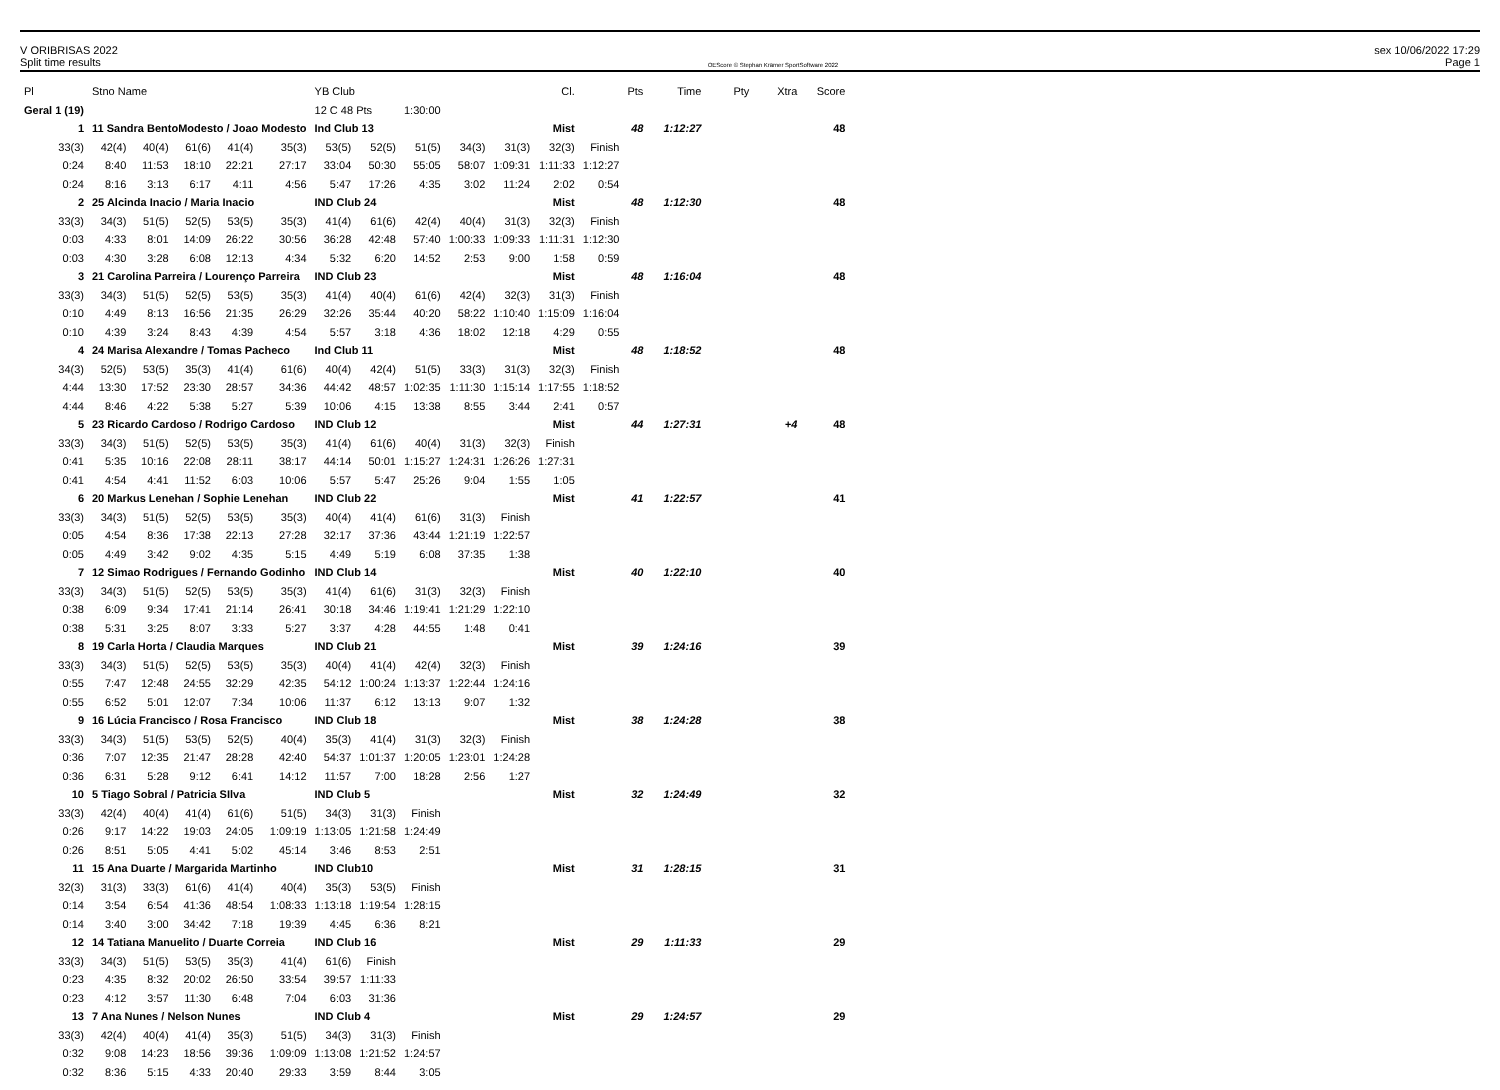V ORIBRISAS 2022 sex 10/06/2022 17:29
Split time results OEScore © Stephan Krämer SportSoftware 2022 Page 1
| Pl | Stno Name | | | | | YB Club | | | | | Cl. | | Pts | Time | Pty | Xtra | Score |
| --- | --- | --- | --- | --- | --- | --- | --- | --- | --- | --- | --- | --- | --- | --- | --- | --- | --- |
| Geral 1 (19) | | | | | | 12 C 48 Pts | | 1:30:00 | | | | | | | | | |
| 1 | 11 Sandra BentoModesto / Joao Modesto | | | | | Ind Club 13 | | | | | Mist | | 48 | 1:12:27 | | | 48 |
| 33(3) | 42(4) | 40(4) | 61(6) | 41(4) | 35(3) | 53(5) | 52(5) | 51(5) | 34(3) | 31(3) | 32(3) | Finish | | | | | |
| 0:24 | 8:40 | 11:53 | 18:10 | 22:21 | 27:17 | 33:04 | 50:30 | 55:05 | 58:07 | 1:09:31 | 1:11:33 | 1:12:27 | | | | | |
| 0:24 | 8:16 | 3:13 | 6:17 | 4:11 | 4:56 | 5:47 | 17:26 | 4:35 | 3:02 | 11:24 | 2:02 | 0:54 | | | | | |
| 2 | 25 Alcinda Inacio / Maria Inacio | | | | | IND Club 24 | | | | | Mist | | 48 | 1:12:30 | | | 48 |
| 33(3) | 34(3) | 51(5) | 52(5) | 53(5) | 35(3) | 41(4) | 61(6) | 42(4) | 40(4) | 31(3) | 32(3) | Finish | | | | | |
| 0:03 | 4:33 | 8:01 | 14:09 | 26:22 | 30:56 | 36:28 | 42:48 | 57:40 | 1:00:33 | 1:09:33 | 1:11:31 | 1:12:30 | | | | | |
| 0:03 | 4:30 | 3:28 | 6:08 | 12:13 | 4:34 | 5:32 | 6:20 | 14:52 | 2:53 | 9:00 | 1:58 | 0:59 | | | | | |
| 3 | 21 Carolina Parreira / Lourenço Parreira | | | | | IND Club 23 | | | | | Mist | | 48 | 1:16:04 | | | 48 |
| 33(3) | 34(3) | 51(5) | 52(5) | 53(5) | 35(3) | 41(4) | 40(4) | 61(6) | 42(4) | 32(3) | 31(3) | Finish | | | | | |
| 0:10 | 4:49 | 8:13 | 16:56 | 21:35 | 26:29 | 32:26 | 35:44 | 40:20 | 58:22 | 1:10:40 | 1:15:09 | 1:16:04 | | | | | |
| 0:10 | 4:39 | 3:24 | 8:43 | 4:39 | 4:54 | 5:57 | 3:18 | 4:36 | 18:02 | 12:18 | 4:29 | 0:55 | | | | | |
| 4 | 24 Marisa Alexandre / Tomas Pacheco | | | | | Ind Club 11 | | | | | Mist | | 48 | 1:18:52 | | | 48 |
| 34(3) | 52(5) | 53(5) | 35(3) | 41(4) | 61(6) | 40(4) | 42(4) | 51(5) | 33(3) | 31(3) | 32(3) | Finish | | | | | |
| 4:44 | 13:30 | 17:52 | 23:30 | 28:57 | 34:36 | 44:42 | 48:57 | 1:02:35 | 1:11:30 | 1:15:14 | 1:17:55 | 1:18:52 | | | | | |
| 4:44 | 8:46 | 4:22 | 5:38 | 5:27 | 5:39 | 10:06 | 4:15 | 13:38 | 8:55 | 3:44 | 2:41 | 0:57 | | | | | |
| 5 | 23 Ricardo Cardoso / Rodrigo Cardoso | | | | | IND Club 12 | | | | | Mist | | 44 | 1:27:31 | | +4 | 48 |
| 33(3) | 34(3) | 51(5) | 52(5) | 53(5) | 35(3) | 41(4) | 61(6) | 40(4) | 31(3) | 32(3) | Finish | | | | | | |
| 0:41 | 5:35 | 10:16 | 22:08 | 28:11 | 38:17 | 44:14 | 50:01 | 1:15:27 | 1:24:31 | 1:26:26 | 1:27:31 | | | | | | |
| 0:41 | 4:54 | 4:41 | 11:52 | 6:03 | 10:06 | 5:57 | 5:47 | 25:26 | 9:04 | 1:55 | 1:05 | | | | | | |
| 6 | 20 Markus Lenehan / Sophie Lenehan | | | | | IND Club 22 | | | | | Mist | | 41 | 1:22:57 | | | 41 |
| 33(3) | 34(3) | 51(5) | 52(5) | 53(5) | 35(3) | 40(4) | 41(4) | 61(6) | 31(3) | Finish | | | | | | | |
| 0:05 | 4:54 | 8:36 | 17:38 | 22:13 | 27:28 | 32:17 | 37:36 | 43:44 | 1:21:19 | 1:22:57 | | | | | | | |
| 0:05 | 4:49 | 3:42 | 9:02 | 4:35 | 5:15 | 4:49 | 5:19 | 6:08 | 37:35 | 1:38 | | | | | | | |
| 7 | 12 Simao Rodrigues / Fernando Godinho | | | | | IND Club 14 | | | | | Mist | | 40 | 1:22:10 | | | 40 |
| 33(3) | 34(3) | 51(5) | 52(5) | 53(5) | 35(3) | 41(4) | 61(6) | 31(3) | 32(3) | Finish | | | | | | | |
| 0:38 | 6:09 | 9:34 | 17:41 | 21:14 | 26:41 | 30:18 | 34:46 | 1:19:41 | 1:21:29 | 1:22:10 | | | | | | | |
| 0:38 | 5:31 | 3:25 | 8:07 | 3:33 | 5:27 | 3:37 | 4:28 | 44:55 | 1:48 | 0:41 | | | | | | | |
| 8 | 19 Carla Horta / Claudia Marques | | | | | IND Club 21 | | | | | Mist | | 39 | 1:24:16 | | | 39 |
| 33(3) | 34(3) | 51(5) | 52(5) | 53(5) | 35(3) | 40(4) | 41(4) | 42(4) | 32(3) | Finish | | | | | | | |
| 0:55 | 7:47 | 12:48 | 24:55 | 32:29 | 42:35 | 54:12 | 1:00:24 | 1:13:37 | 1:22:44 | 1:24:16 | | | | | | | |
| 0:55 | 6:52 | 5:01 | 12:07 | 7:34 | 10:06 | 11:37 | 6:12 | 13:13 | 9:07 | 1:32 | | | | | | | |
| 9 | 16 Lúcia Francisco / Rosa Francisco | | | | | IND Club 18 | | | | | Mist | | 38 | 1:24:28 | | | 38 |
| 33(3) | 34(3) | 51(5) | 53(5) | 52(5) | 40(4) | 35(3) | 41(4) | 31(3) | 32(3) | Finish | | | | | | | |
| 0:36 | 7:07 | 12:35 | 21:47 | 28:28 | 42:40 | 54:37 | 1:01:37 | 1:20:05 | 1:23:01 | 1:24:28 | | | | | | | |
| 0:36 | 6:31 | 5:28 | 9:12 | 6:41 | 14:12 | 11:57 | 7:00 | 18:28 | 2:56 | 1:27 | | | | | | | |
| 10 | 5 Tiago Sobral / Patricia SIlva | | | | | IND Club 5 | | | | | Mist | | 32 | 1:24:49 | | | 32 |
| 33(3) | 42(4) | 40(4) | 41(4) | 61(6) | 51(5) | 34(3) | 31(3) | Finish | | | | | | | | | |
| 0:26 | 9:17 | 14:22 | 19:03 | 24:05 | 1:09:19 | 1:13:05 | 1:21:58 | 1:24:49 | | | | | | | | | |
| 0:26 | 8:51 | 5:05 | 4:41 | 5:02 | 45:14 | 3:46 | 8:53 | 2:51 | | | | | | | | | |
| 11 | 15 Ana Duarte / Margarida Martinho | | | | | IND Club10 | | | | | Mist | | 31 | 1:28:15 | | | 31 |
| 32(3) | 31(3) | 33(3) | 61(6) | 41(4) | 40(4) | 35(3) | 53(5) | Finish | | | | | | | | | |
| 0:14 | 3:54 | 6:54 | 41:36 | 48:54 | 1:08:33 | 1:13:18 | 1:19:54 | 1:28:15 | | | | | | | | | |
| 0:14 | 3:40 | 3:00 | 34:42 | 7:18 | 19:39 | 4:45 | 6:36 | 8:21 | | | | | | | | | |
| 12 | 14 Tatiana Manuelito / Duarte Correia | | | | | IND Club 16 | | | | | Mist | | 29 | 1:11:33 | | | 29 |
| 33(3) | 34(3) | 51(5) | 53(5) | 35(3) | 41(4) | 61(6) | Finish | | | | | | | | | | |
| 0:23 | 4:35 | 8:32 | 20:02 | 26:50 | 33:54 | 39:57 | 1:11:33 | | | | | | | | | | |
| 0:23 | 4:12 | 3:57 | 11:30 | 6:48 | 7:04 | 6:03 | 31:36 | | | | | | | | | | |
| 13 | 7 Ana Nunes / Nelson Nunes | | | | | IND Club 4 | | | | | Mist | | 29 | 1:24:57 | | | 29 |
| 33(3) | 42(4) | 40(4) | 41(4) | 35(3) | 51(5) | 34(3) | 31(3) | Finish | | | | | | | | | |
| 0:32 | 9:08 | 14:23 | 18:56 | 39:36 | 1:09:09 | 1:13:08 | 1:21:52 | 1:24:57 | | | | | | | | | |
| 0:32 | 8:36 | 5:15 | 4:33 | 20:40 | 29:33 | 3:59 | 8:44 | 3:05 | | | | | | | | | |